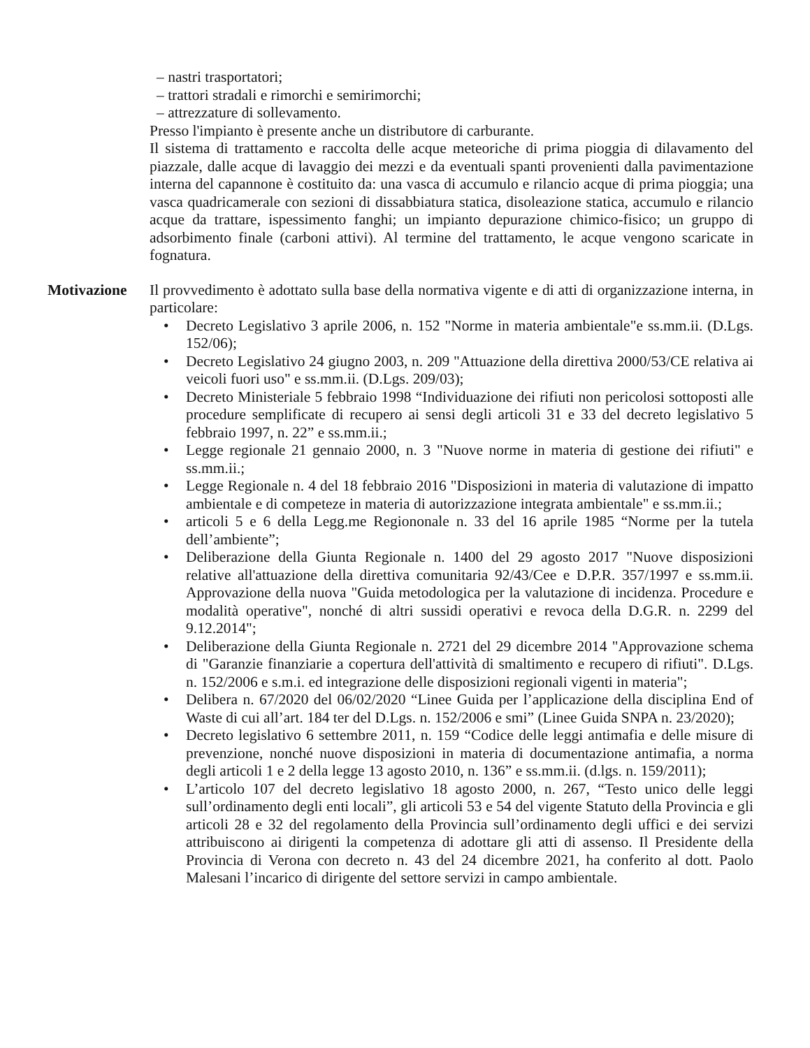– nastri trasportatori;
– trattori stradali e rimorchi e semirimorchi;
– attrezzature di sollevamento.
Presso l'impianto è presente anche un distributore di carburante.
Il sistema di trattamento e raccolta delle acque meteoriche di prima pioggia di dilavamento del piazzale, dalle acque di lavaggio dei mezzi e da eventuali spanti provenienti dalla pavimentazione interna del capannone è costituito da: una vasca di accumulo e rilancio acque di prima pioggia; una vasca quadricamerale con sezioni di dissabbiatura statica, disoleazione statica, accumulo e rilancio acque da trattare, ispessimento fanghi; un impianto depurazione chimico-fisico; un gruppo di adsorbimento finale (carboni attivi). Al termine del trattamento, le acque vengono scaricate in fognatura.
Motivazione Il provvedimento è adottato sulla base della normativa vigente e di atti di organizzazione interna, in particolare:
• Decreto Legislativo 3 aprile 2006, n. 152 "Norme in materia ambientale"e ss.mm.ii. (D.Lgs. 152/06);
• Decreto Legislativo 24 giugno 2003, n. 209 "Attuazione della direttiva 2000/53/CE relativa ai veicoli fuori uso" e ss.mm.ii. (D.Lgs. 209/03);
• Decreto Ministeriale 5 febbraio 1998 “Individuazione dei rifiuti non pericolosi sottoposti alle procedure semplificate di recupero ai sensi degli articoli 31 e 33 del decreto legislativo 5 febbraio 1997, n. 22” e ss.mm.ii.;
• Legge regionale 21 gennaio 2000, n. 3 "Nuove norme in materia di gestione dei rifiuti" e ss.mm.ii.;
• Legge Regionale n. 4 del 18 febbraio 2016 "Disposizioni in materia di valutazione di impatto ambientale e di competeze in materia di autorizzazione integrata ambientale" e ss.mm.ii.;
• articoli 5 e 6 della Legg.me Regiononale n. 33 del 16 aprile 1985 “Norme per la tutela dell’ambiente”;
• Deliberazione della Giunta Regionale n. 1400 del 29 agosto 2017 "Nuove disposizioni relative all'attuazione della direttiva comunitaria 92/43/Cee e D.P.R. 357/1997 e ss.mm.ii. Approvazione della nuova "Guida metodologica per la valutazione di incidenza. Procedure e modalità operative", nonché di altri sussidi operativi e revoca della D.G.R. n. 2299 del 9.12.2014";
• Deliberazione della Giunta Regionale n. 2721 del 29 dicembre 2014 "Approvazione schema di "Garanzie finanziarie a copertura dell'attività di smaltimento e recupero di rifiuti". D.Lgs. n. 152/2006 e s.m.i. ed integrazione delle disposizioni regionali vigenti in materia";
• Delibera n. 67/2020 del 06/02/2020 “Linee Guida per l’applicazione della disciplina End of Waste di cui all’art. 184 ter del D.Lgs. n. 152/2006 e smi” (Linee Guida SNPA n. 23/2020);
• Decreto legislativo 6 settembre 2011, n. 159 “Codice delle leggi antimafia e delle misure di prevenzione, nonché nuove disposizioni in materia di documentazione antimafia, a norma degli articoli 1 e 2 della legge 13 agosto 2010, n. 136” e ss.mm.ii. (d.lgs. n. 159/2011);
• L’articolo 107 del decreto legislativo 18 agosto 2000, n. 267, “Testo unico delle leggi sull’ordinamento degli enti locali”, gli articoli 53 e 54 del vigente Statuto della Provincia e gli articoli 28 e 32 del regolamento della Provincia sull’ordinamento degli uffici e dei servizi attribuiscono ai dirigenti la competenza di adottare gli atti di assenso. Il Presidente della Provincia di Verona con decreto n. 43 del 24 dicembre 2021, ha conferito al dott. Paolo Malesani l’incarico di dirigente del settore servizi in campo ambientale.